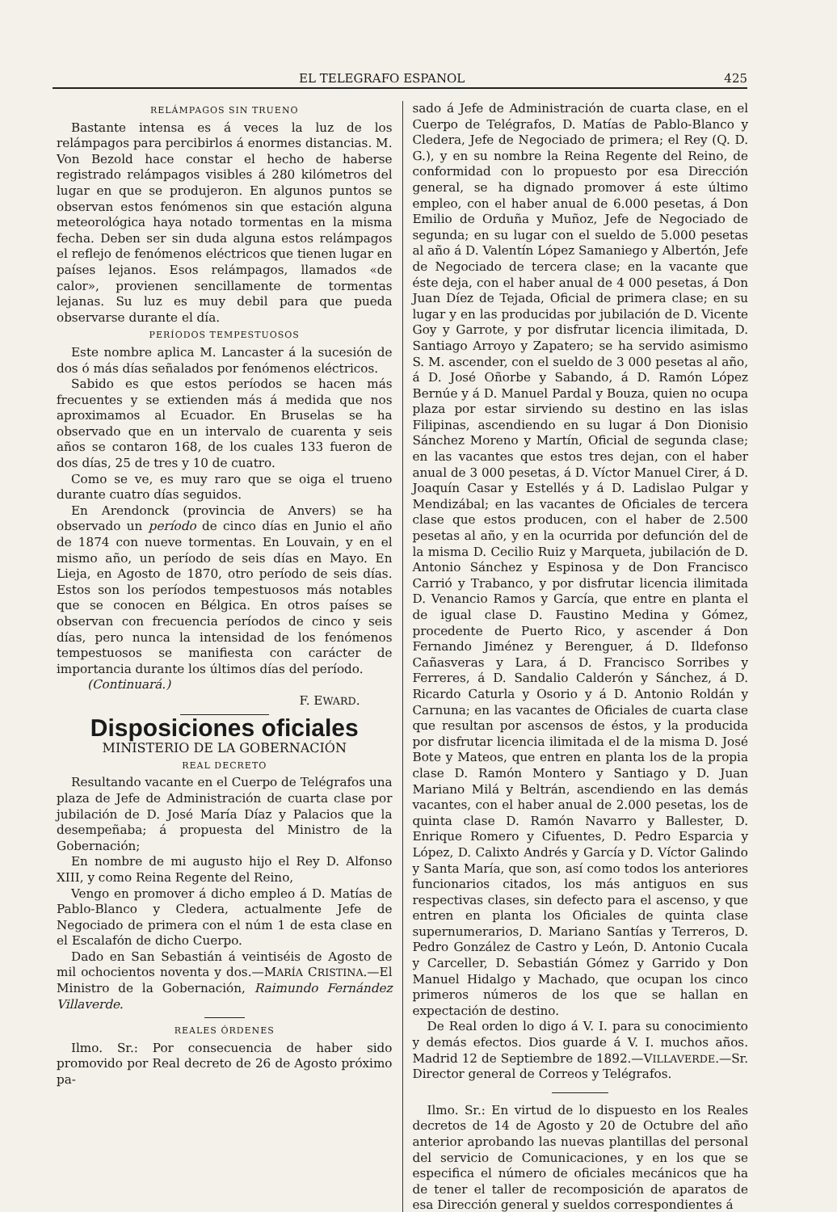EL TELEGRAFO ESPANOL 425
RELÁMPAGOS SIN TRUENO
Bastante intensa es á veces la luz de los relámpagos para percibirlos á enormes distancias. M. Von Bezold hace constar el hecho de haberse registrado relámpagos visibles á 280 kilómetros del lugar en que se produjeron. En algunos puntos se observan estos fenómenos sin que estación alguna meteorológica haya notado tormentas en la misma fecha. Deben ser sin duda alguna estos relámpagos el reflejo de fenómenos eléctricos que tienen lugar en países lejanos. Esos relámpagos, llamados «de calor», provienen sencillamente de tormentas lejanas. Su luz es muy debil para que pueda observarse durante el día.
PERÍODOS TEMPESTUOSOS
Este nombre aplica M. Lancaster á la sucesión de dos ó más días señalados por fenómenos eléctricos.
Sabido es que estos períodos se hacen más frecuentes y se extienden más á medida que nos aproximamos al Ecuador. En Bruselas se ha observado que en un intervalo de cuarenta y seis años se contaron 168, de los cuales 133 fueron de dos días, 25 de tres y 10 de cuatro.
Como se ve, es muy raro que se oiga el trueno durante cuatro días seguidos.
En Arendonck (provincia de Anvers) se ha observado un período de cinco días en Junio el año de 1874 con nueve tormentas. En Louvain, y en el mismo año, un período de seis días en Mayo. En Lieja, en Agosto de 1870, otro período de seis días. Estos son los períodos tempestuosos más notables que se conocen en Bélgica. En otros países se observan con frecuencia períodos de cinco y seis días, pero nunca la intensidad de los fenómenos tempestuosos se manifiesta con carácter de importancia durante los últimos días del período.
(Continuará.)
F. EWARD.
Disposiciones oficiales
MINISTERIO DE LA GOBERNACIÓN
REAL DECRETO
Resultando vacante en el Cuerpo de Telégrafos una plaza de Jefe de Administración de cuarta clase por jubilación de D. José María Díaz y Palacios que la desempeñaba; á propuesta del Ministro de la Gobernación;
En nombre de mi augusto hijo el Rey D. Alfonso XIII, y como Reina Regente del Reino,
Vengo en promover á dicho empleo á D. Matías de Pablo-Blanco y Cledera, actualmente Jefe de Negociado de primera con el núm 1 de esta clase en el Escalafón de dicho Cuerpo.
Dado en San Sebastián á veintiséis de Agosto de mil ochocientos noventa y dos.—MARÍA CRISTINA.—El Ministro de la Gobernación, Raimundo Fernández Villaverde.
REALES ÓRDENES
Ilmo. Sr.: Por consecuencia de haber sido promovido por Real decreto de 26 de Agosto próximo pa-
sado á Jefe de Administración de cuarta clase, en el Cuerpo de Telégrafos, D. Matías de Pablo-Blanco y Cledera, Jefe de Negociado de primera; el Rey (Q. D. G.), y en su nombre la Reina Regente del Reino, de conformidad con lo propuesto por esa Dirección general, se ha dignado promover á este último empleo, con el haber anual de 6.000 pesetas, á Don Emilio de Orduña y Muñoz, Jefe de Negociado de segunda; en su lugar con el sueldo de 5.000 pesetas al año á D. Valentín López Samaniego y Albertón, Jefe de Negociado de tercera clase; en la vacante que éste deja, con el haber anual de 4 000 pesetas, á Don Juan Díez de Tejada, Oficial de primera clase; en su lugar y en las producidas por jubilación de D. Vicente Goy y Garrote, y por disfrutar licencia ilimitada, D. Santiago Arroyo y Zapatero; se ha servido asimismo S. M. ascender, con el sueldo de 3 000 pesetas al año, á D. José Oñorbe y Sabando, á D. Ramón López Bernúe y á D. Manuel Pardal y Bouza, quien no ocupa plaza por estar sirviendo su destino en las islas Filipinas, ascendiendo en su lugar á Don Dionisio Sánchez Moreno y Martín, Oficial de segunda clase; en las vacantes que estos tres dejan, con el haber anual de 3 000 pesetas, á D. Víctor Manuel Cirer, á D. Joaquín Casar y Estellés y á D. Ladislao Pulgar y Mendizábal; en las vacantes de Oficiales de tercera clase que estos producen, con el haber de 2.500 pesetas al año, y en la ocurrida por defunción del de la misma D. Cecilio Ruiz y Marqueta, jubilación de D. Antonio Sánchez y Espinosa y de Don Francisco Carrió y Trabanco, y por disfrutar licencia ilimitada D. Venancio Ramos y García, que entre en planta el de igual clase D. Faustino Medina y Gómez, procedente de Puerto Rico, y ascender á Don Fernando Jiménez y Berenguer, á D. Ildefonso Cañasveras y Lara, á D. Francisco Sorribes y Ferreres, á D. Sandalio Calderón y Sánchez, á D. Ricardo Caturla y Osorio y á D. Antonio Roldán y Carnuna; en las vacantes de Oficiales de cuarta clase que resultan por ascensos de éstos, y la producida por disfrutar licencia ilimitada el de la misma D. José Bote y Mateos, que entren en planta los de la propia clase D. Ramón Montero y Santiago y D. Juan Mariano Milá y Beltrán, ascendiendo en las demás vacantes, con el haber anual de 2.000 pesetas, los de quinta clase D. Ramón Navarro y Ballester, D. Enrique Romero y Cifuentes, D. Pedro Esparcia y López, D. Calixto Andrés y García y D. Víctor Galindo y Santa María, que son, así como todos los anteriores funcionarios citados, los más antiguos en sus respectivas clases, sin defecto para el ascenso, y que entren en planta los Oficiales de quinta clase supernumerarios, D. Mariano Santías y Terreros, D. Pedro González de Castro y León, D. Antonio Cucala y Carceller, D. Sebastián Gómez y Garrido y Don Manuel Hidalgo y Machado, que ocupan los cinco primeros números de los que se hallan en expectación de destino.
De Real orden lo digo á V. I. para su conocimiento y demás efectos. Dios guarde á V. I. muchos años. Madrid 12 de Septiembre de 1892.—VILLAVERDE.—Sr. Director general de Correos y Telégrafos.
Ilmo. Sr.: En virtud de lo dispuesto en los Reales decretos de 14 de Agosto y 20 de Octubre del año anterior aprobando las nuevas plantillas del personal del servicio de Comunicaciones, y en los que se especifica el número de oficiales mecánicos que ha de tener el taller de recomposición de aparatos de esa Dirección general y sueldos correspondientes á